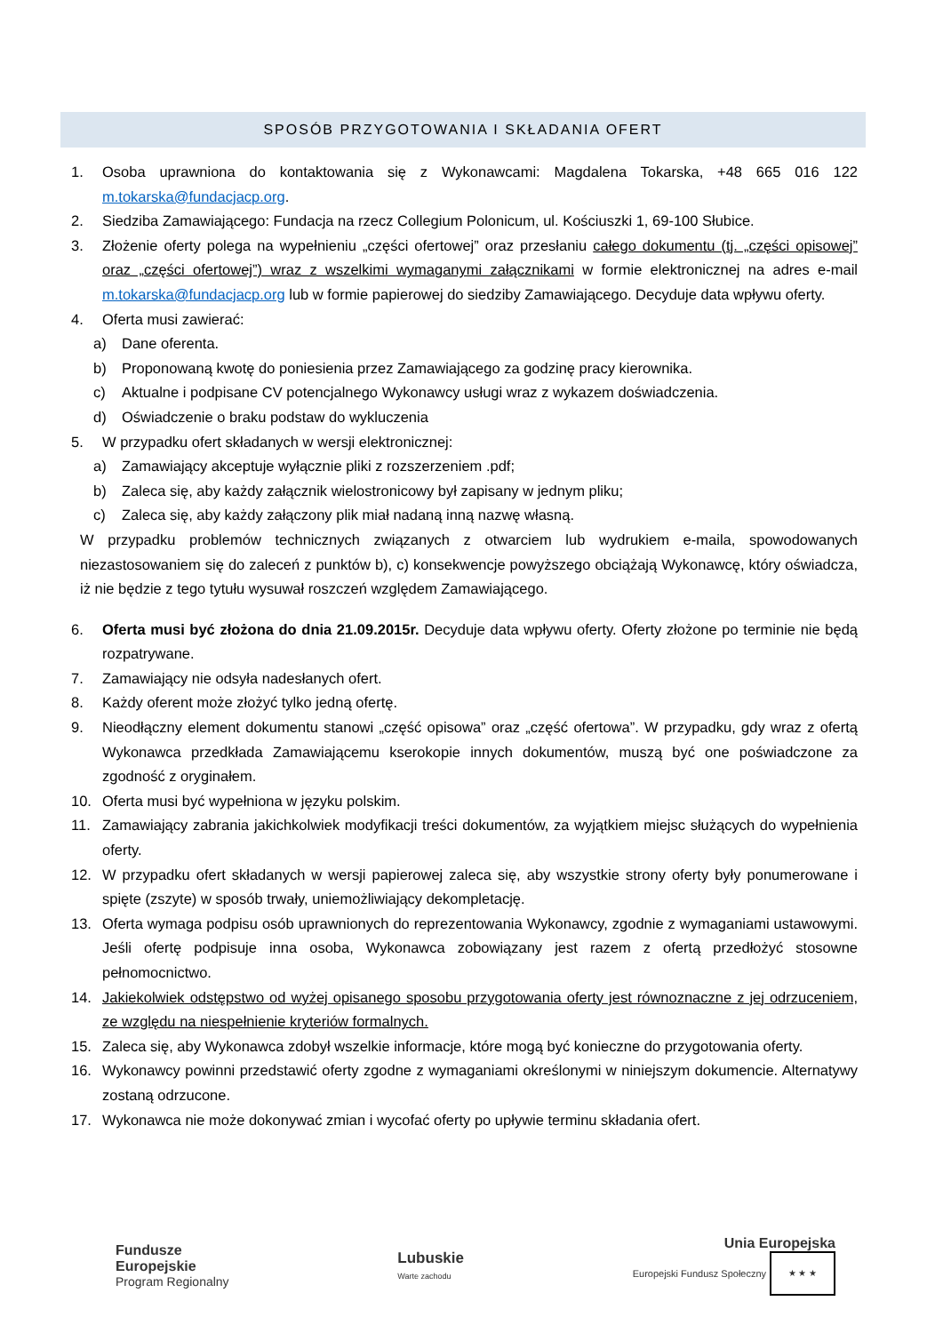SPOSÓB PRZYGOTOWANIA I SKŁADANIA OFERT
1. Osoba uprawniona do kontaktowania się z Wykonawcami: Magdalena Tokarska, +48 665 016 122 m.tokarska@fundacjacp.org.
2. Siedziba Zamawiającego: Fundacja na rzecz Collegium Polonicum, ul. Kościuszki 1, 69-100 Słubice.
3. Złożenie oferty polega na wypełnieniu „części ofertowej” oraz przesłaniu całego dokumentu (tj. „części opisowej” oraz „części ofertowej”) wraz z wszelkimi wymaganymi załącznikami w formie elektronicznej na adres e-mail m.tokarska@fundacjacp.org lub w formie papierowej do siedziby Zamawiającego. Decyduje data wpływu oferty.
4. Oferta musi zawierać:
a) Dane oferenta.
b) Proponowaną kwotę do poniesienia przez Zamawiającego za godzinę pracy kierownika.
c) Aktualne i podpisane CV potencjalnego Wykonawcy usługi wraz z wykazem doświadczenia.
d) Oświadczenie o braku podstaw do wykluczenia
5. W przypadku ofert składanych w wersji elektronicznej:
a) Zamawiający akceptuje wyłącznie pliki z rozszerzeniem .pdf;
b) Zaleca się, aby każdy załącznik wielostronicowy był zapisany w jednym pliku;
c) Zaleca się, aby każdy załączony plik miał nadaną inną nazwę własną.
W przypadku problemów technicznych związanych z otwarciem lub wydrukiem e-maila, spowodowanych niezastosowaniem się do zaleceń z punktów b), c) konsekwencje powyższego obciążają Wykonawcę, który oświadcza, iż nie będzie z tego tytułu wysuwał roszczeń względem Zamawiającego.
6. Oferta musi być złożona do dnia 21.09.2015r. Decyduje data wpływu oferty. Oferty złożone po terminie nie będą rozpatrywane.
7. Zamawiający nie odsyła nadesłanych ofert.
8. Każdy oferent może złożyć tylko jedną ofertę.
9. Nieodłączny element dokumentu stanowi „część opisowa” oraz „część ofertowa”. W przypadku, gdy wraz z ofertą Wykonawca przedkłada Zamawiającemu kserokopie innych dokumentów, muszą być one poświadczone za zgodność z oryginałem.
10. Oferta musi być wypełniona w języku polskim.
11. Zamawiający zabrania jakichkolwiek modyfikacji treści dokumentów, za wyjątkiem miejsc służących do wypełnienia oferty.
12. W przypadku ofert składanych w wersji papierowej zaleca się, aby wszystkie strony oferty były ponumerowane i spięte (zszyte) w sposób trwały, uniemożliwiający dekompletację.
13. Oferta wymaga podpisu osób uprawnionych do reprezentowania Wykonawcy, zgodnie z wymaganiami ustawowymi. Jeśli ofertę podpisuje inna osoba, Wykonawca zobowiązany jest razem z ofertą przedłożyć stosowne pełnomocnictwo.
14. Jakiekolwiek odstępstwo od wyżej opisanego sposobu przygotowania oferty jest równoznaczne z jej odrzuceniem, ze względu na niespełnienie kryteriów formalnych.
15. Zaleca się, aby Wykonawca zdobył wszelkie informacje, które mogą być konieczne do przygotowania oferty.
16. Wykonawcy powinni przedstawić oferty zgodne z wymaganiami określonymi w niniejszym dokumencie. Alternatywy zostaną odrzucone.
17. Wykonawca nie może dokonywać zmian i wycofać oferty po upływie terminu składania ofert.
Fundusze
Europejskie
Program Regionalny
Lubuskie
Warte zachodu
Unia Europejska
Europejski Fundusz Społeczny ★ ★ ★